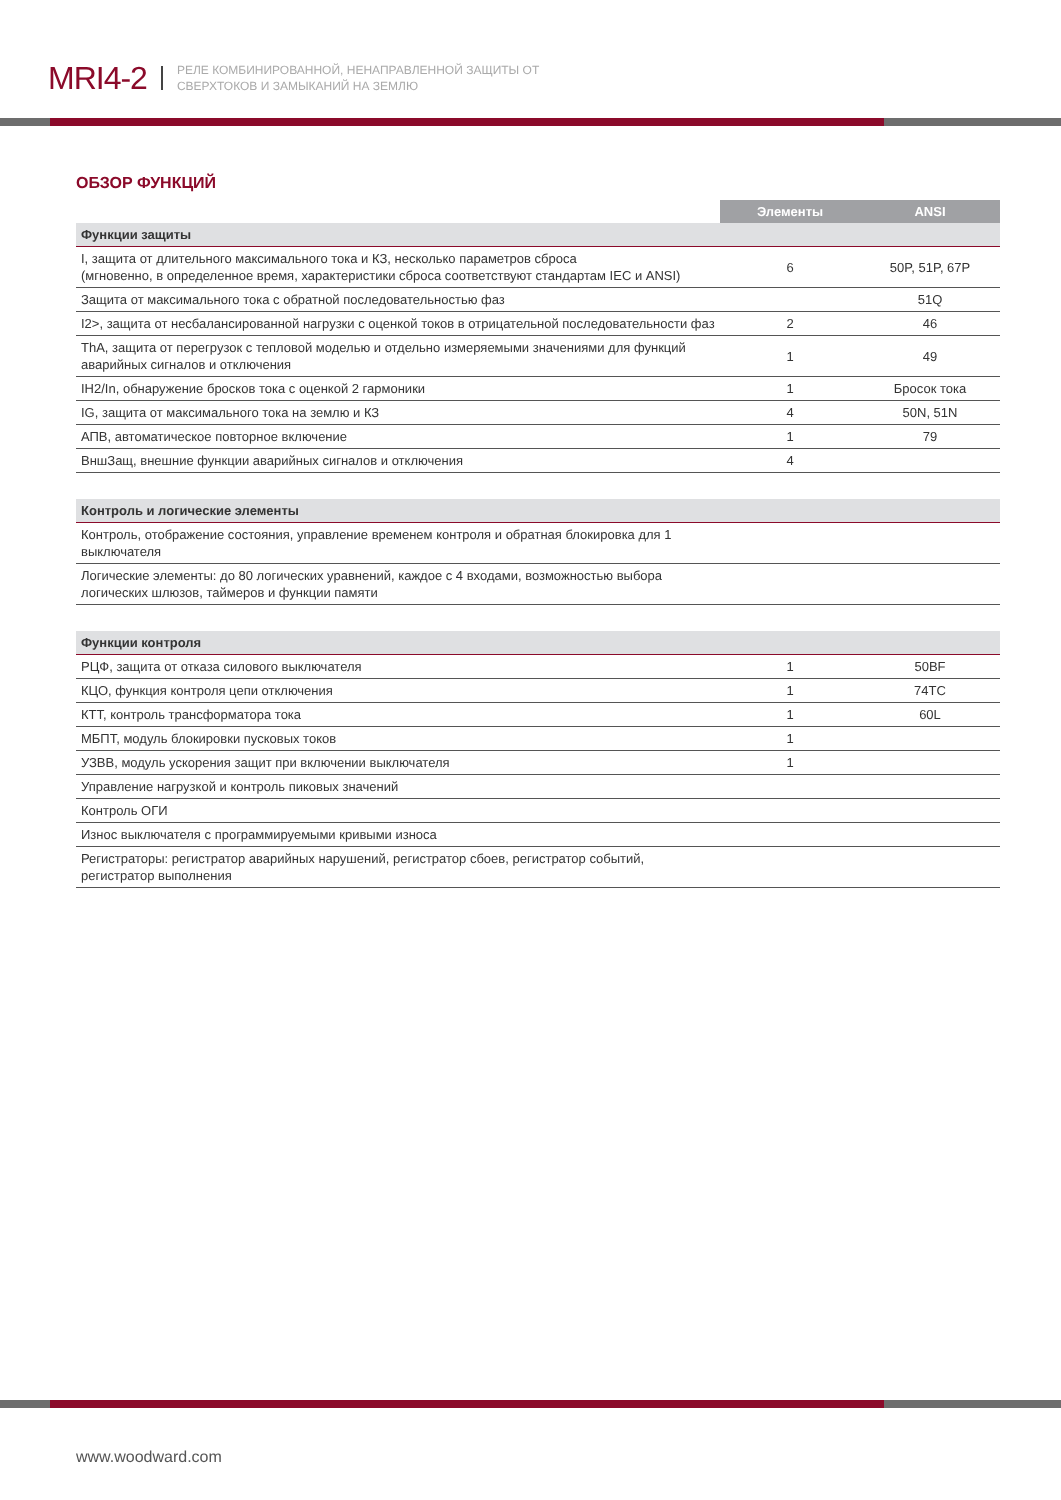MRI4-2 РЕЛЕ КОМБИНИРОВАННОЙ, НЕНАПРАВЛЕННОЙ ЗАЩИТЫ ОТ
СВЕРХТОКОВ И ЗАМЫКАНИЙ НА ЗЕМЛЮ
ОБЗОР ФУНКЦИЙ
| | Элементы | ANSI |
| --- | --- | --- |
| Функции защиты | | |
| I, защита от длительного максимального тока и КЗ, несколько параметров сброса (мгновенно, в определенное время, характеристики сброса соответствуют стандартам IEC и ANSI) | 6 | 50P, 51P, 67P |
| Защита от максимального тока с обратной последовательностью фаз | | 51Q |
| I2>, защита от несбалансированной нагрузки с оценкой токов в отрицательной последовательности фаз | 2 | 46 |
| ThA, защита от перегрузок с тепловой моделью и отдельно измеряемыми значениями для функций аварийных сигналов и отключения | 1 | 49 |
| IH2/In, обнаружение бросков тока с оценкой 2 гармоники | 1 | Бросок тока |
| IG, защита от максимального тока на землю и КЗ | 4 | 50N, 51N |
| АПВ, автоматическое повторное включение | 1 | 79 |
| ВншЗащ, внешние функции аварийных сигналов и отключения | 4 | |
| Контроль и логические элементы | | |
| Контроль, отображение состояния, управление временем контроля и обратная блокировка для 1 выключателя | | |
| Логические элементы: до 80 логических уравнений, каждое с 4 входами, возможностью выбора логических шлюзов, таймеров и функции памяти | | |
| Функции контроля | | |
| РЦФ, защита от отказа силового выключателя | 1 | 50BF |
| КЦО, функция контроля цепи отключения | 1 | 74TC |
| КТТ, контроль трансформатора тока | 1 | 60L |
| МБПТ, модуль блокировки пусковых токов | 1 | |
| УЗВВ, модуль ускорения защит при включении выключателя | 1 | |
| Управление нагрузкой и контроль пиковых значений | | |
| Контроль ОГИ | | |
| Износ выключателя с программируемыми кривыми износа | | |
| Регистраторы: регистратор аварийных нарушений, регистратор сбоев, регистратор событий, регистратор выполнения | | |
www.woodward.com